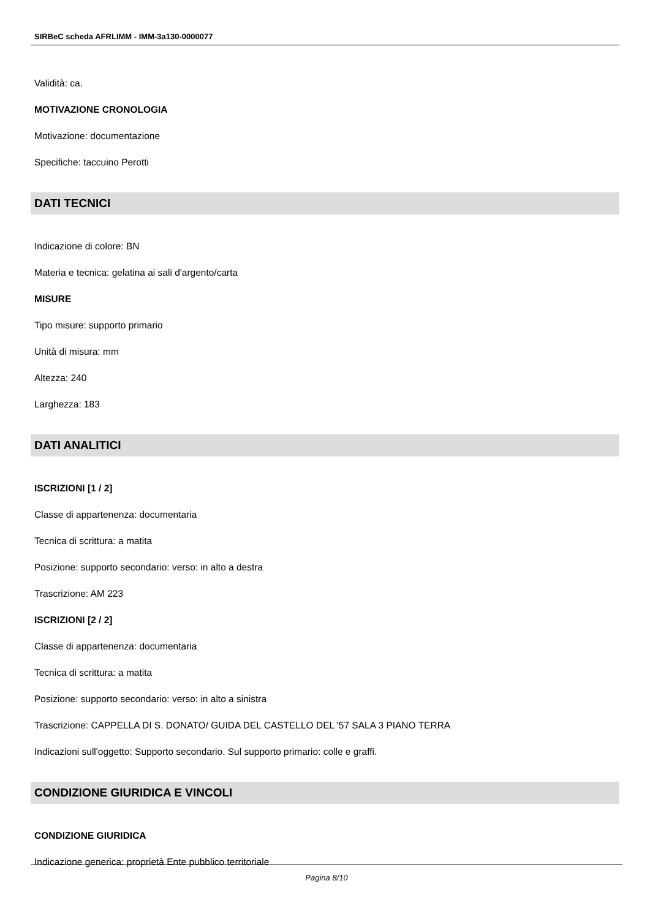SIRBeC scheda AFRLIMM - IMM-3a130-0000077
Validità: ca.
MOTIVAZIONE CRONOLOGIA
Motivazione: documentazione
Specifiche: taccuino Perotti
DATI TECNICI
Indicazione di colore: BN
Materia e tecnica: gelatina ai sali d'argento/carta
MISURE
Tipo misure: supporto primario
Unità di misura: mm
Altezza: 240
Larghezza: 183
DATI ANALITICI
ISCRIZIONI [1 / 2]
Classe di appartenenza: documentaria
Tecnica di scrittura: a matita
Posizione: supporto secondario: verso: in alto a destra
Trascrizione: AM 223
ISCRIZIONI [2 / 2]
Classe di appartenenza: documentaria
Tecnica di scrittura: a matita
Posizione: supporto secondario: verso: in alto a sinistra
Trascrizione: CAPPELLA DI S. DONATO/ GUIDA DEL CASTELLO DEL '57 SALA 3 PIANO TERRA
Indicazioni sull'oggetto: Supporto secondario. Sul supporto primario: colle e graffi.
CONDIZIONE GIURIDICA E VINCOLI
CONDIZIONE GIURIDICA
Indicazione generica: proprietà Ente pubblico territoriale
Pagina 8/10